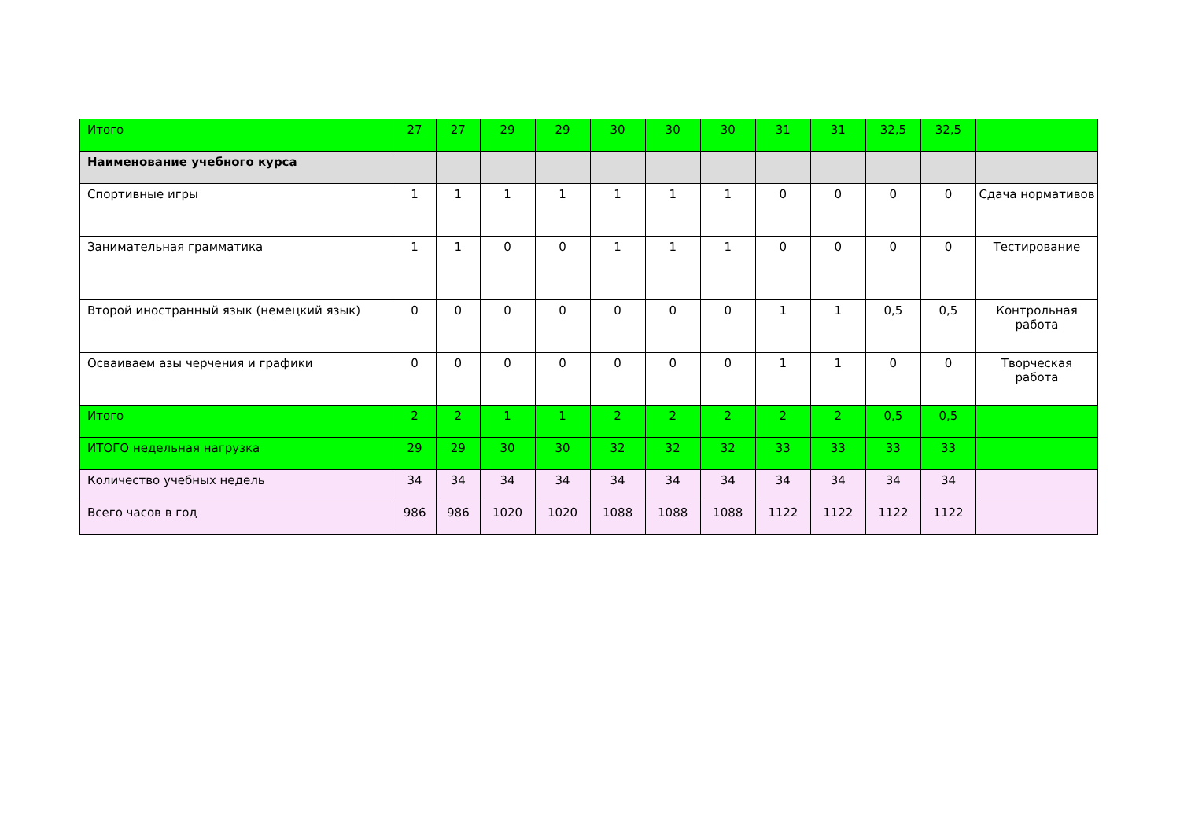| Итого | 27 | 27 | 29 | 29 | 30 | 30 | 30 | 31 | 31 | 32,5 | 32,5 | |
| Наименование учебного курса | | | | | | | | | | | | |
| Спортивные игры | 1 | 1 | 1 | 1 | 1 | 1 | 1 | 0 | 0 | 0 | 0 | Сдача нормативов |
| Занимательная грамматика | 1 | 1 | 0 | 0 | 1 | 1 | 1 | 0 | 0 | 0 | 0 | Тестирование |
| Второй иностранный язык (немецкий язык) | 0 | 0 | 0 | 0 | 0 | 0 | 0 | 1 | 1 | 0,5 | 0,5 | Контрольная работа |
| Осваиваем азы черчения и графики | 0 | 0 | 0 | 0 | 0 | 0 | 0 | 1 | 1 | 0 | 0 | Творческая работа |
| Итого | 2 | 2 | 1 | 1 | 2 | 2 | 2 | 2 | 2 | 0,5 | 0,5 | |
| ИТОГО недельная нагрузка | 29 | 29 | 30 | 30 | 32 | 32 | 32 | 33 | 33 | 33 | 33 | |
| Количество учебных недель | 34 | 34 | 34 | 34 | 34 | 34 | 34 | 34 | 34 | 34 | 34 | |
| Всего часов в год | 986 | 986 | 1020 | 1020 | 1088 | 1088 | 1088 | 1122 | 1122 | 1122 | 1122 | |